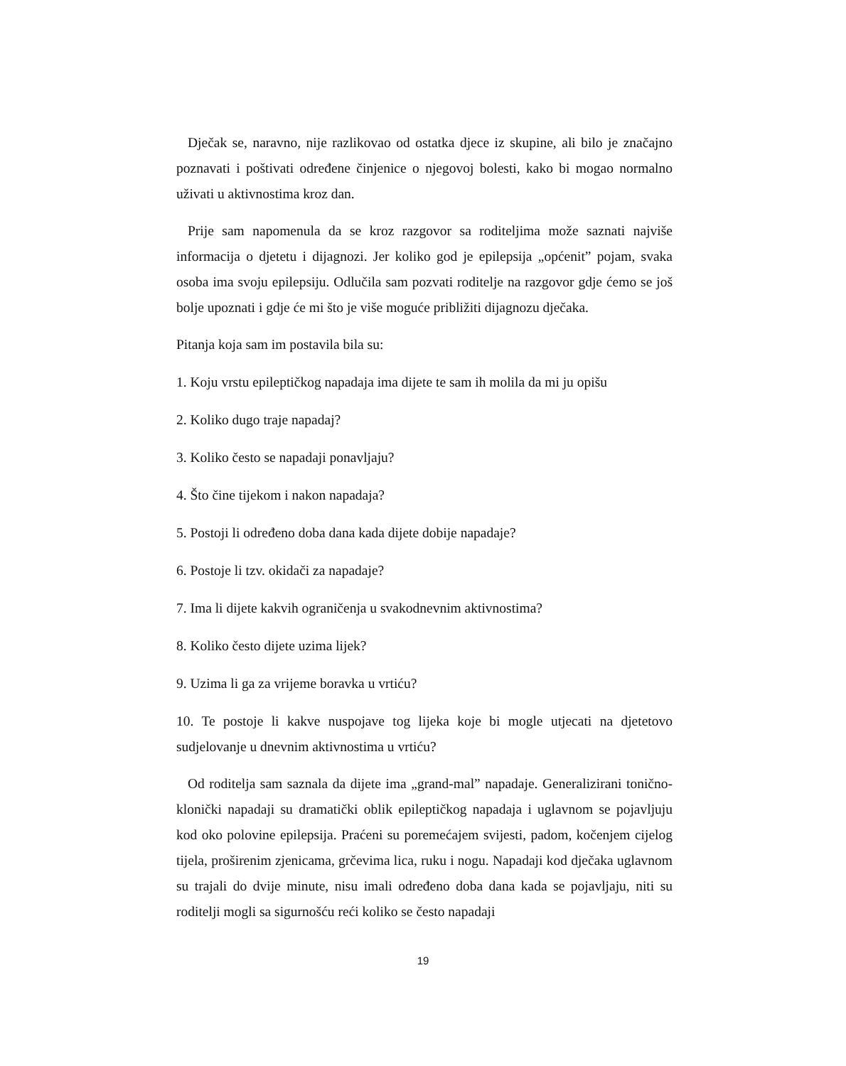Dječak se, naravno, nije razlikovao od ostatka djece iz skupine, ali bilo je značajno poznavati i poštivati određene činjenice o njegovoj bolesti, kako bi mogao normalno uživati u aktivnostima kroz dan.
Prije sam napomenula da se kroz razgovor sa roditeljima može saznati najviše informacija o djetetu i dijagnozi. Jer koliko god je epilepsija „općenit” pojam, svaka osoba ima svoju epilepsiju. Odlučila sam pozvati roditelje na razgovor gdje ćemo se još bolje upoznati i gdje će mi što je više moguće približiti dijagnozu dječaka.
Pitanja koja sam im postavila bila su:
1. Koju vrstu epileptičkog napadaja ima dijete te sam ih molila da mi ju opišu
2. Koliko dugo traje napadaj?
3. Koliko često se napadaji ponavljaju?
4. Što čine tijekom i nakon napadaja?
5. Postoji li određeno doba dana kada dijete dobije napadaje?
6. Postoje li tzv. okidači za napadaje?
7. Ima li dijete kakvih ograničenja u svakodnevnim aktivnostima?
8. Koliko često dijete uzima lijek?
9. Uzima li ga za vrijeme boravka u vrtiću?
10. Te postoje li kakve nuspojave tog lijeka koje bi mogle utjecati na djetetovo sudjelovanje u dnevnim aktivnostima u vrtiću?
Od roditelja sam saznala da dijete ima „grand-mal” napadaje. Generalizirani tonično-klonički napadaji su dramatički oblik epileptičkog napadaja i uglavnom se pojavljuju kod oko polovine epilepsija. Praćeni su poremećajem svijesti, padom, kočenjem cijelog tijela, proširenim zjenicama, grčevima lica, ruku i nogu. Napadaji kod dječaka uglavnom su trajali do dvije minute, nisu imali određeno doba dana kada se pojavljaju, niti su roditelji mogli sa sigurnošću reći koliko se često napadaji
19